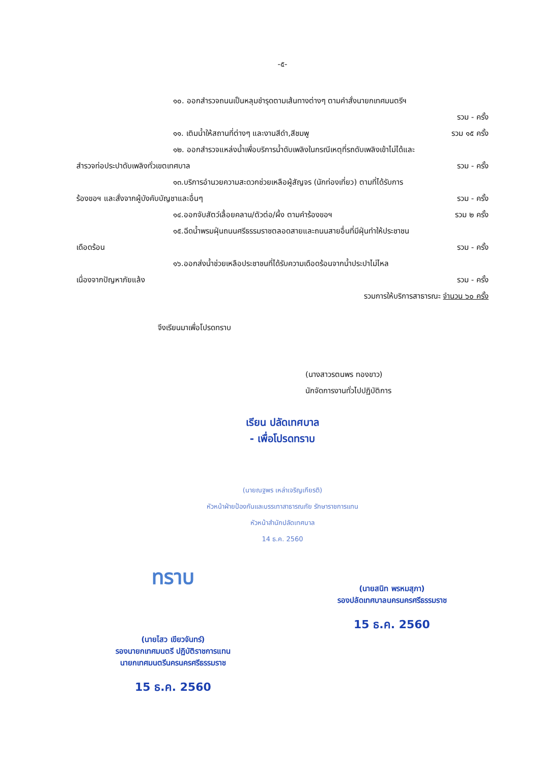-๕-
๑๐. ออกสำรวจถนนเป็นหลุมชำรุดตามเส้นทางต่างๆ ตามคำสั่งนายกเทศมนตรีฯ
รวม - ครั้ง
๑๑. เติมน้ำให้สถานที่ต่างๆ และงานสีดำ,สีชมพู รวม ๑๕ ครั้ง
๑๒. ออกสำรวจแหล่งน้ำเพื่อบริการน้ำดับเพลิงในกรณีเหตุที่รถดับเพลิงเข้าไม่ได้และ
สำรวจท่อประปาดับเพลิงทั่วเขตเทศบาล รวม - ครั้ง
๑๓.บริการอำนวยความสะดวกช่วยเหลือผู้สัญจร (นักท่องเที่ยว) ตามที่ได้รับการ
ร้องขอฯ และสั่งจากผู้บังคับบัญชาและอื่นๆ รวม - ครั้ง
๑๔.ออกจับสัตว์เลื้อยคลาน/ตัวต่อ/ผึ้ง ตามคำร้องขอฯ รวม ๒ ครั้ง
๑๕.ฉีดน้ำพรมฝุ่นถนนศรีธรรมราชตลอดสายและถนนสายอื่นที่มีฝุ่นทำให้ประชาชน
เดือดร้อน รวม - ครั้ง
๑๖.ออกส่งน้ำช่วยเหลือประชาชนที่ได้รับความเดือดร้อนจากน้ำประปาไม่ไหล
เนื่องจากปัญหาภัยแล้ง รวม - ครั้ง
รวมการให้บริการสาธารณะ จำนวน ๖๐ ครั้ง
จึงเรียนมาเพื่อโปรดทราบ
(นางสาวรตนพร ทองขาว)
นักจัดการงานทั่วไปปฏิบัติการ
เรียน ปลัดเทศบาล
- เพื่อโปรดทราบ
(นายณฐพร เหล่าเจริญเกียรติ)
หัวหน้าฝ่ายป้องกันและบรรเทาสาธารณภัย รักษาราชการแทน
หัวหน้าสำนักปลัดเทศบาล
14 ธ.ค. 2560
ทราบ
(นายไสว เขียวจันทร์)
รองนายกเทศมนตรี ปฏิบัติราชการแทน
นายกเทศมนตรีนครนครศรีธรรมราช
15 ธ.ค. 2560
(นายสนิท พรหมสุภา)
รองปลัดเทศบาลนครนครศรีธรรมราช
15 ธ.ค. 2560